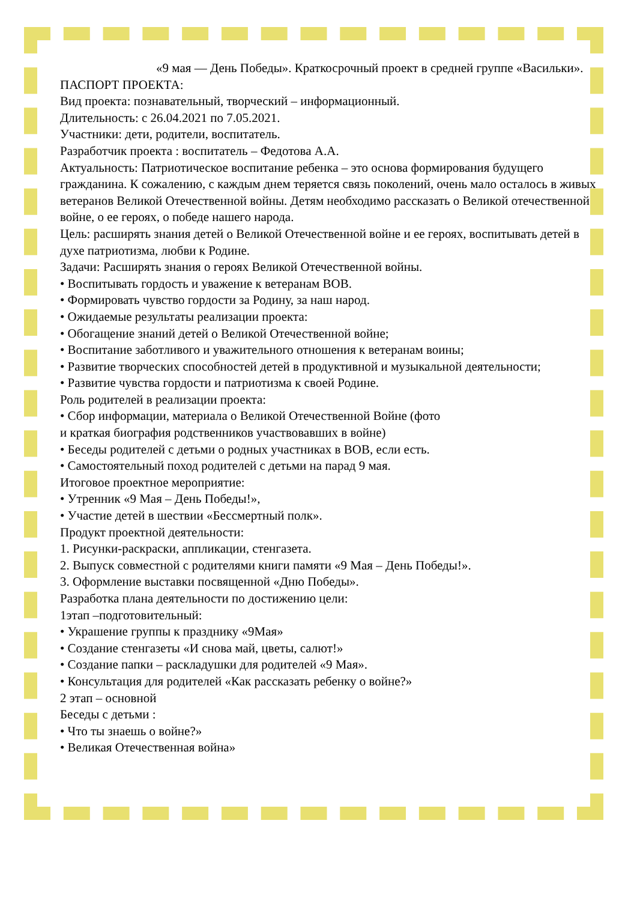«9 мая — День Победы». Краткосрочный проект в средней группе «Васильки».
ПАСПОРТ ПРОЕКТА:
Вид проекта: познавательный, творческий – информационный.
Длительность: с 26.04.2021 по 7.05.2021.
Участники: дети, родители, воспитатель.
Разработчик проекта : воспитатель – Федотова А.А.
Актуальность: Патриотическое воспитание ребенка – это основа формирования будущего гражданина. К сожалению, с каждым днем теряется связь поколений, очень мало осталось в живых ветеранов Великой Отечественной войны. Детям необходимо рассказать о Великой отечественной войне, о ее героях, о победе нашего народа.
Цель: расширять знания детей о Великой Отечественной войне и ее героях, воспитывать детей в духе патриотизма, любви к Родине.
Задачи: Расширять знания о героях Великой Отечественной войны.
• Воспитывать гордость и уважение к ветеранам ВОВ.
• Формировать чувство гордости за Родину, за наш народ.
• Ожидаемые результаты реализации проекта:
• Обогащение знаний детей о Великой Отечественной войне;
• Воспитание заботливого и уважительного отношения к ветеранам воины;
• Развитие творческих способностей детей в продуктивной и музыкальной деятельности;
• Развитие чувства гордости и патриотизма к своей Родине.
Роль родителей в реализации проекта:
• Сбор информации, материала о Великой Отечественной Войне (фото
и краткая биография родственников участвовавших в войне)
• Беседы родителей с детьми о родных участниках в ВОВ, если есть.
• Самостоятельный поход родителей с детьми на парад 9 мая.
Итоговое проектное мероприятие:
• Утренник «9 Мая – День Победы!»,
• Участие детей в шествии «Бессмертный полк».
Продукт проектной деятельности:
1. Рисунки-раскраски, аппликации, стенгазета.
2. Выпуск совместной с родителями книги памяти «9 Мая – День Победы!».
3. Оформление выставки посвященной «Дню Победы».
Разработка плана деятельности по достижению цели:
1этап –подготовительный:
• Украшение группы к празднику «9Мая»
• Создание стенгазеты «И снова май, цветы, салют!»
• Создание папки – раскладушки для родителей «9 Мая».
• Консультация для родителей «Как рассказать ребенку о войне?»
2 этап – основной
Беседы с детьми :
• Что ты знаешь о войне?»
• Великая Отечественная война»